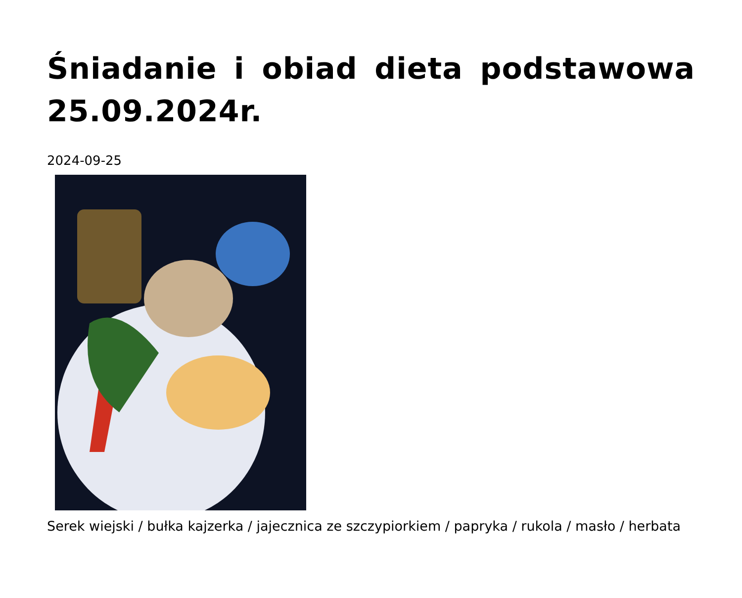Śniadanie i obiad dieta podstawowa 25.09.2024r.
2024-09-25
Serek wiejski / bułka kajzerka / jajecznica ze szczypiorkiem / papryka / rukola / masło / herbata